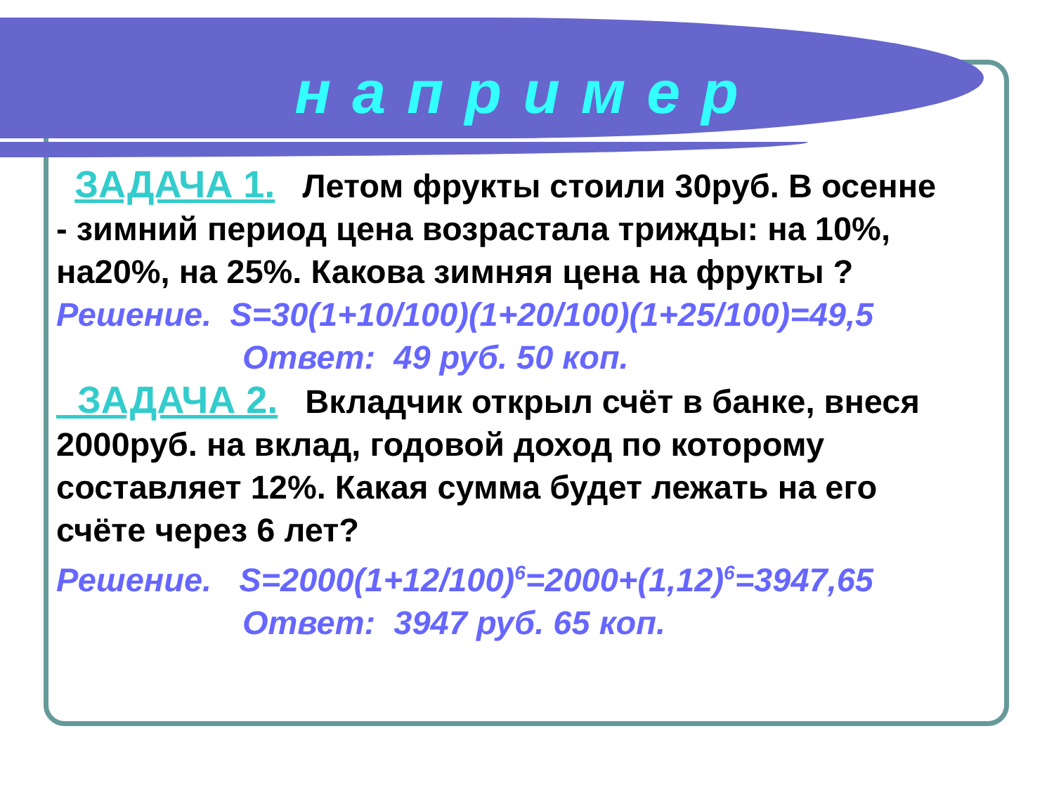например
ЗАДАЧА 1. Летом фрукты стоили 30руб. В осенне - зимний период цена возрастала трижды: на 10%, на20%, на 25%. Какова зимняя цена на фрукты ?
Решение. S=30(1+10/100)(1+20/100)(1+25/100)=49,5
Ответ: 49 руб. 50 коп.
ЗАДАЧА 2. Вкладчик открыл счёт в банке, внеся 2000руб. на вклад, годовой доход по которому составляет 12%. Какая сумма будет лежать на его счёте через 6 лет?
Решение. S=2000(1+12/100)<sup>6</sup>=2000+(1,12)<sup>6</sup>=3947,65
Ответ: 3947 руб. 65 коп.